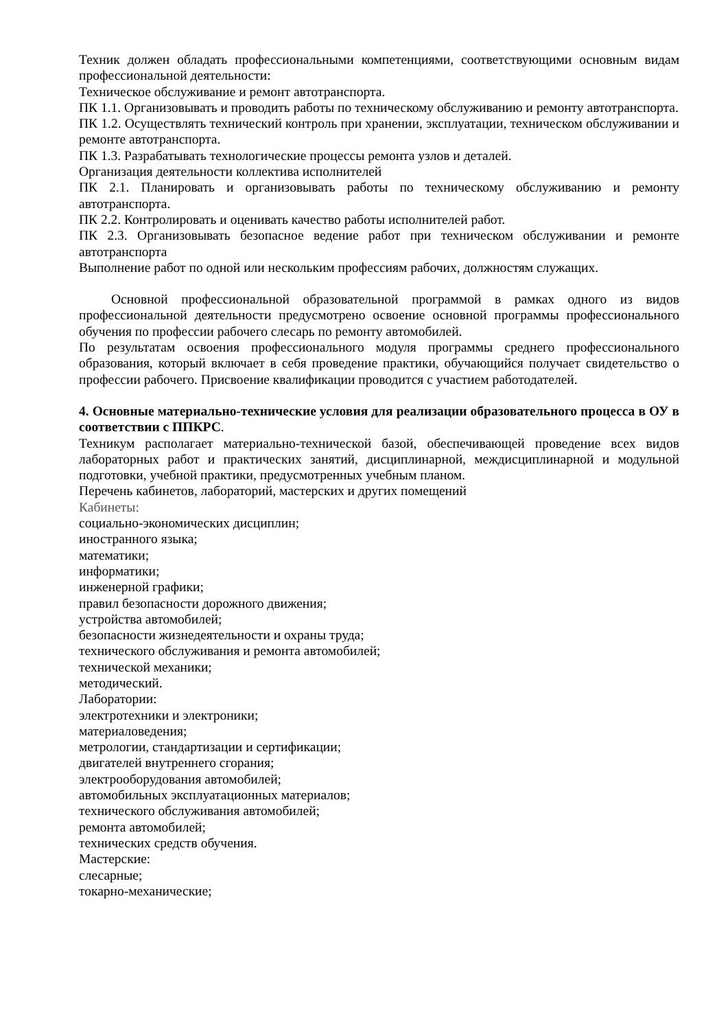Техник должен обладать профессиональными компетенциями, соответствующими основным видам профессиональной деятельности:
Техническое обслуживание и ремонт автотранспорта.
ПК 1.1. Организовывать и проводить работы по техническому обслуживанию и ремонту автотранспорта.
ПК 1.2. Осуществлять технический контроль при хранении, эксплуатации, техническом обслуживании и ремонте автотранспорта.
ПК 1.3. Разрабатывать технологические процессы ремонта узлов и деталей.
Организация деятельности коллектива исполнителей
ПК 2.1. Планировать и организовывать работы по техническому обслуживанию и ремонту автотранспорта.
ПК 2.2. Контролировать и оценивать качество работы исполнителей работ.
ПК 2.3. Организовывать безопасное ведение работ при техническом обслуживании и ремонте автотранспорта
Выполнение работ по одной или нескольким профессиям рабочих, должностям служащих.
Основной профессиональной образовательной программой в рамках одного из видов профессиональной деятельности предусмотрено освоение основной программы профессионального обучения по профессии рабочего слесарь по ремонту автомобилей.
По результатам освоения профессионального модуля программы среднего профессионального образования, который включает в себя проведение практики, обучающийся получает свидетельство о профессии рабочего. Присвоение квалификации проводится с участием работодателей.
4. Основные материально-технические условия для реализации образовательного процесса в ОУ в соответствии с ППКРС.
Техникум располагает материально-технической базой, обеспечивающей проведение всех видов лабораторных работ и практических занятий, дисциплинарной, междисциплинарной и модульной подготовки, учебной практики, предусмотренных учебным планом.
Перечень кабинетов, лабораторий, мастерских и других помещений
Кабинеты:
социально-экономических дисциплин;
иностранного языка;
математики;
информатики;
инженерной графики;
правил безопасности дорожного движения;
устройства автомобилей;
безопасности жизнедеятельности и охраны труда;
технического обслуживания и ремонта автомобилей;
технической механики;
методический.
Лаборатории:
электротехники и электроники;
материаловедения;
метрологии, стандартизации и сертификации;
двигателей внутреннего сгорания;
электрооборудования автомобилей;
автомобильных эксплуатационных материалов;
технического обслуживания автомобилей;
ремонта автомобилей;
технических средств обучения.
Мастерские:
слесарные;
токарно-механические;